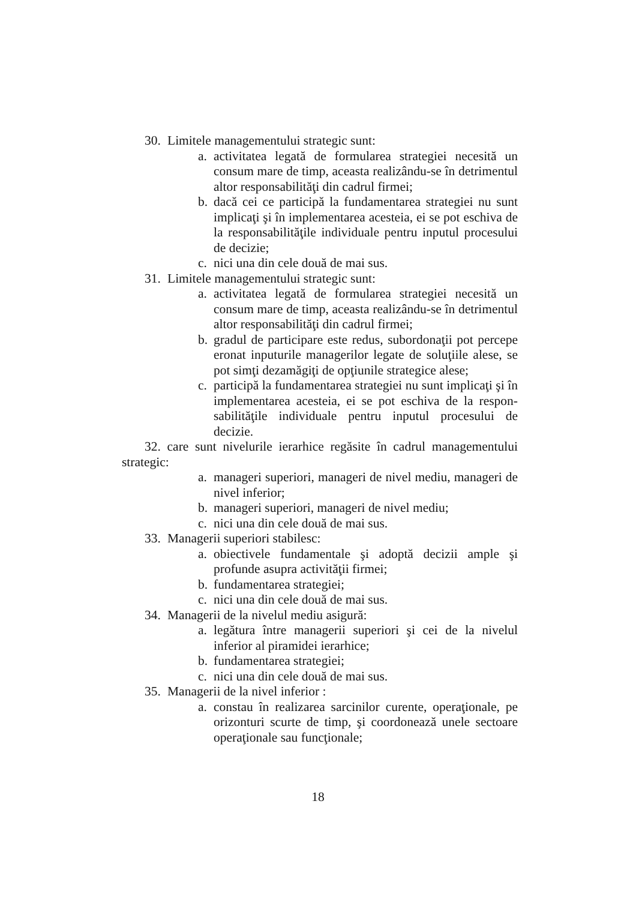30. Limitele managementului strategic sunt:
a. activitatea legată de formularea strategiei necesită un consum mare de timp, aceasta realizându-se în detrimentul altor responsabilităţi din cadrul firmei;
b. dacă cei ce participă la fundamentarea strategiei nu sunt implicaţi şi în implementarea acesteia, ei se pot eschiva de la responsabilităţile individuale pentru inputul procesului de decizie;
c. nici una din cele două de mai sus.
31. Limitele managementului strategic sunt:
a. activitatea legată de formularea strategiei necesită un consum mare de timp, aceasta realizându-se în detrimentul altor responsabilităţi din cadrul firmei;
b. gradul de participare este redus, subordonaţii pot percepe eronat inputurile managerilor legate de soluţiile alese, se pot simţi dezamăgiţi de opţiunile strategice alese;
c. participă la fundamentarea strategiei nu sunt implicaţi şi în implementarea acesteia, ei se pot eschiva de la respon-sabilităţile individuale pentru inputul procesului de decizie.
32. care sunt nivelurile ierarhice regăsite în cadrul managementului strategic:
a. manageri superiori, manageri de nivel mediu, manageri de nivel inferior;
b. manageri superiori, manageri de nivel mediu;
c. nici una din cele două de mai sus.
33. Managerii superiori stabilesc:
a. obiectivele fundamentale şi adoptă decizii ample şi profunde asupra activităţii firmei;
b. fundamentarea strategiei;
c. nici una din cele două de mai sus.
34. Managerii de la nivelul mediu asigură:
a. legătura între managerii superiori şi cei de la nivelul inferior al piramidei ierarhice;
b. fundamentarea strategiei;
c. nici una din cele două de mai sus.
35. Managerii de la nivel inferior :
a. constau în realizarea sarcinilor curente, operaţionale, pe orizonturi scurte de timp, şi coordonează unele sectoare operaţionale sau funcţionale;
18